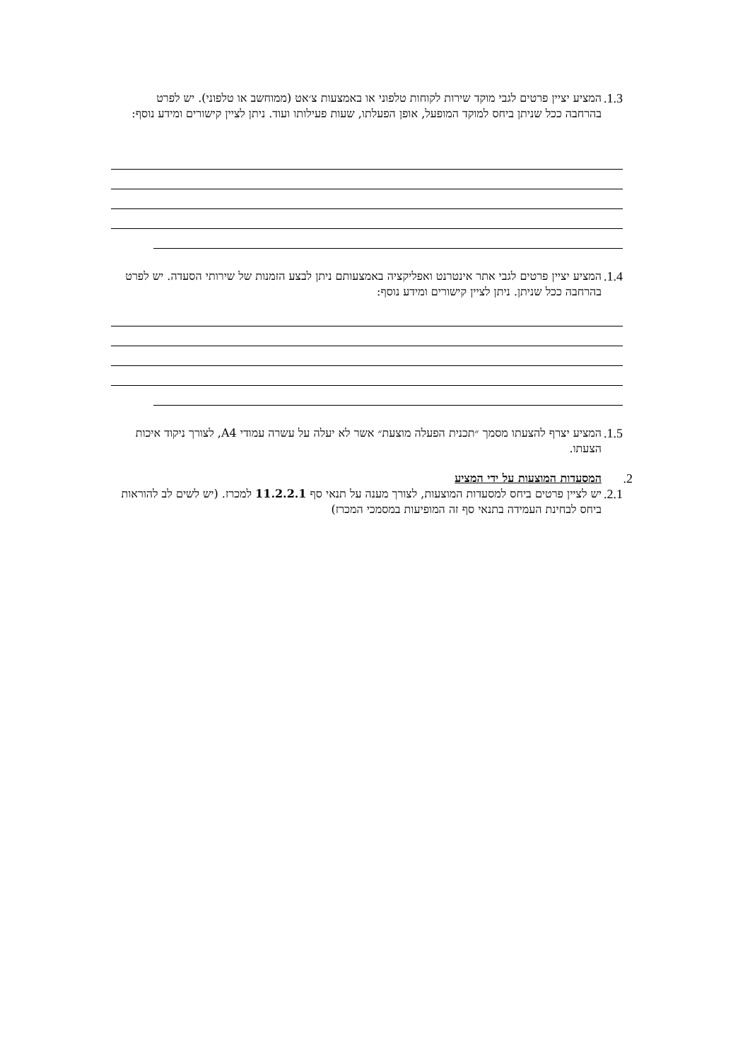1.3. המציע יציין פרטים לגבי מוקד שירות לקוחות טלפוני או באמצעות צ׳אט (ממוחשב או טלפוני). יש לפרט בהרחבה ככל שניתן ביחס למוקד המופעל, אופן הפעלתו, שעות פעילותו ועוד. ניתן לציין קישורים ומידע נוסף:
1.4. המציע יציין פרטים לגבי אתר אינטרנט ואפליקציה באמצעותם ניתן לבצע הזמנות של שירותי הסעדה. יש לפרט בהרחבה ככל שניתן. ניתן לציין קישורים ומידע נוסף:
1.5. המציע יצרף להצעתו מסמך ״תכנית הפעלה מוצעת״ אשר לא יעלה על עשרה עמודי A4, לצורך ניקוד איכות הצעתו.
2. המסעדות המוצעות על ידי המציע
2.1. יש לציין פרטים ביחס למסעדות המוצעות, לצורך מענה על תנאי סף 11.2.2.1 למכרז. (יש לשים לב להוראות ביחס לבחינת העמידה בתנאי סף זה המופיעות במסמכי המכרז)